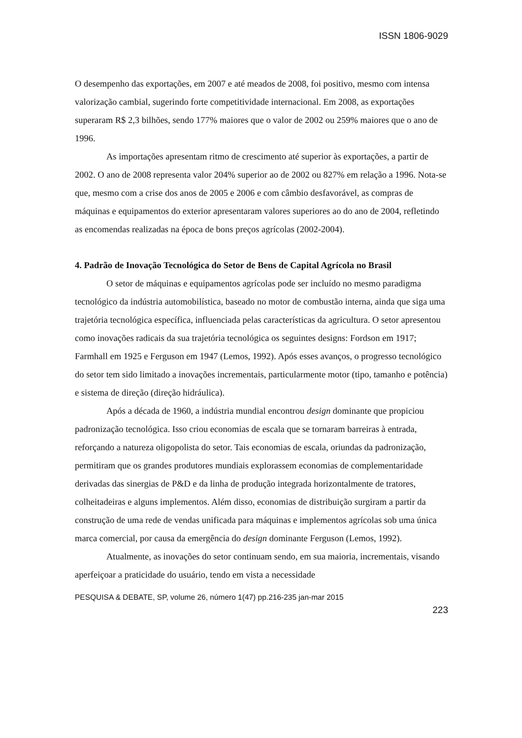ISSN 1806-9029
O desempenho das exportações, em 2007 e até meados de 2008, foi positivo, mesmo com intensa valorização cambial, sugerindo forte competitividade internacional. Em 2008, as exportações superaram R$ 2,3 bilhões, sendo 177% maiores que o valor de 2002 ou 259% maiores que o ano de 1996.
As importações apresentam ritmo de crescimento até superior às exportações, a partir de 2002. O ano de 2008 representa valor 204% superior ao de 2002 ou 827% em relação a 1996. Nota-se que, mesmo com a crise dos anos de 2005 e 2006 e com câmbio desfavorável, as compras de máquinas e equipamentos do exterior apresentaram valores superiores ao do ano de 2004, refletindo as encomendas realizadas na época de bons preços agrícolas (2002-2004).
4. Padrão de Inovação Tecnológica do Setor de Bens de Capital Agrícola no Brasil
O setor de máquinas e equipamentos agrícolas pode ser incluído no mesmo paradigma tecnológico da indústria automobilística, baseado no motor de combustão interna, ainda que siga uma trajetória tecnológica específica, influenciada pelas características da agricultura. O setor apresentou como inovações radicais da sua trajetória tecnológica os seguintes designs: Fordson em 1917; Farmhall em 1925 e Ferguson em 1947 (Lemos, 1992). Após esses avanços, o progresso tecnológico do setor tem sido limitado a inovações incrementais, particularmente motor (tipo, tamanho e potência) e sistema de direção (direção hidráulica).
Após a década de 1960, a indústria mundial encontrou design dominante que propiciou padronização tecnológica. Isso criou economias de escala que se tornaram barreiras à entrada, reforçando a natureza oligopolista do setor. Tais economias de escala, oriundas da padronização, permitiram que os grandes produtores mundiais explorassem economias de complementaridade derivadas das sinergias de P&D e da linha de produção integrada horizontalmente de tratores, colheitadeiras e alguns implementos. Além disso, economias de distribuição surgiram a partir da construção de uma rede de vendas unificada para máquinas e implementos agrícolas sob uma única marca comercial, por causa da emergência do design dominante Ferguson (Lemos, 1992).
Atualmente, as inovações do setor continuam sendo, em sua maioria, incrementais, visando aperfeiçoar a praticidade do usuário, tendo em vista a necessidade
PESQUISA & DEBATE, SP, volume 26, número 1(47) pp.216-235 jan-mar 2015
223